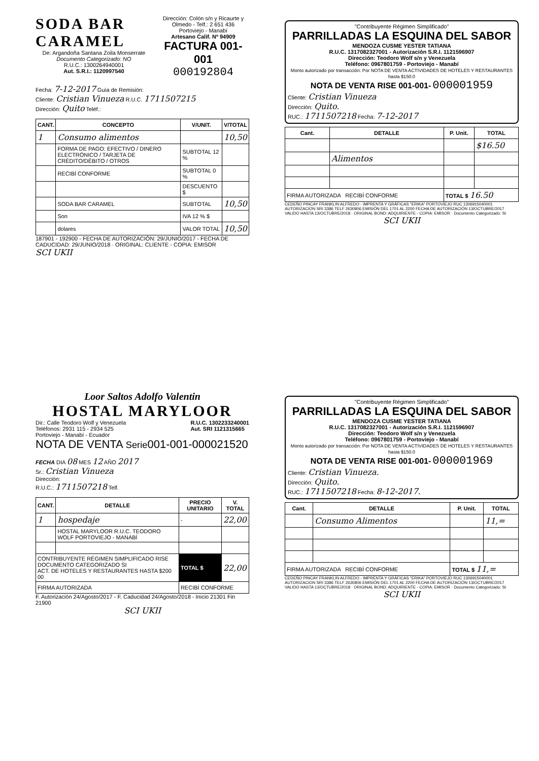SODA BAR CARAMEL
De: Argandoña Santana Zoila Monserrate
Documento Categorizado: NO
R.U.C.: 1300264940001
Aut. S.R.I.: 1120997540
Dirección: Colón s/n y Ricaurte y Olmedo - Telf.: 2 651 436
Portoviejo - Manabí
Artesano Calif. Nº 94909
FACTURA 001-001
000192804
Fecha: 7-12-2017 Guía de Remisión:
Cliente: Cristian Vinueza R.U.C. 1711507215
Dirección: Quito Teléf.:
| CANT. | CONCEPTO | V/UNIT. | V/TOTAL |
| --- | --- | --- | --- |
| 1 | Consumo alimentos | | 10,50 |
| | FORMA DE PAGO: EFECTIVO / DINERO ELECTRÓNICO / TARJETA DE CRÉDITO/DÉBITO / OTROS | SUBTOTAL 12 % | |
| | RECIBÍ CONFORME | SUBTOTAL 0 % | |
| | | DESCUENTO $ | |
| | SODA BAR CARAMEL | SUBTOTAL | 10,50 |
| | Son | IVA 12 % $ | |
| | dolares | VALOR TOTAL | 10,50 |
187901 - 192900 - FECHA DE AUTORIZACIÓN: 29/JUNIO/2017 - FECHA DE CADUCIDAD: 29/JUNIO/2018 · ORIGINAL: CLIENTE - COPIA: EMISOR
SCI UKII
"Contribuyente Régimen Simplificado"
PARRILLADAS LA ESQUINA DEL SABOR
MENDOZA CUSME YESTER TATIANA
R.U.C. 1317082327001 - Autorización S.R.I. 1121596907
Dirección: Teodoro Wolf s/n y Venezuela
Teléfono: 0967801759 - Portoviejo - Manabí
Monto autorizado por transacción: Por NOTA DE VENTA ACTIVIDADES DE HOTELES Y RESTAURANTES hasta $150.0
NOTA DE VENTA RISE 001-001- 000001959
Cliente: Cristian Vinueza
Dirección: Quito.
RUC.: 1711507218 Fecha: 7-12-2017
| Cant. | DETALLE | P. Unit. | TOTAL |
| --- | --- | --- | --- |
| | | | $16.50 |
| | Alimentos | | |
| FIRMA AUTORIZADA RECIBÍ CONFORME | | TOTAL $ 16.50 | |
CEDEÑO PINCAY FRANKLIN ALFREDO - IMPRENTA Y GRÁFICAS "ERIKA" PORTOVIEJO RUC 1306915040001 AUTORIZACION SRI 3386 TELF 2630806 EMISIÓN DEL 1701 AL 2200 FECHA DE AUTORIZACIÓN 13/OCTUBRE/2017 VALIDO HASTA 13/OCTUBRE/2018 · ORIGINAL BOND: ADQUIRIENTE - COPIA: EMISOR · Documento Categorizado: SI
SCI UKII
Loor Saltos Adolfo Valentin
HOSTAL MARYLOOR
Dir.: Calle Teodoro Wolf y Venezuela
Teléfonos: 2931 115 - 2934 525
Portoviejo - Manabí - Ecuador R.U.C. 1302233240001
Aut. SRI 1121315665
NOTA DE VENTA Serie001-001-000021520
FECHA DIA 08 MES 12 AÑO 2017
Sr.: Cristian Vinueza
Dirección:
R.U.C.: 1711507218 Telf.
| CANT. | DETALLE | PRECIO UNITARIO | V. TOTAL |
| --- | --- | --- | --- |
| 1 | hospedaje | - | 22,00 |
| | HOSTAL MARYLOOR R.U.C. TEODORO WOLF PORTOVIEJO - MANABÍ | | |
| CONTRIBUYENTE RÉGIMEN SIMPLIFICADO RISE DOCUMENTO CATEGORIZADO SI ACT. DE HOTELES Y RESTAURANTES HASTA $200 00 | | TOTAL $ | 22,00 |
| FIRMA AUTORIZADA | | RECIBÍ CONFORME | |
F. Autorización 24/Agosto/2017 - F. Caducidad 24/Agosto/2018 - Inicio 21301 Fin 21900
SCI UKII
"Contribuyente Régimen Simplificado"
PARRILLADAS LA ESQUINA DEL SABOR
MENDOZA CUSME YESTER TATIANA
R.U.C. 1317082327001 - Autorización S.R.I. 1121596907
Dirección: Teodoro Wolf s/n y Venezuela
Teléfono: 0967801759 - Portoviejo - Manabí
Monto autorizado por transacción: Por NOTA DE VENTA ACTIVIDADES DE HOTELES Y RESTAURANTES hasta $150.0
NOTA DE VENTA RISE 001-001- 000001969
Cliente: Cristian Vinueza.
Dirección: Quito.
RUC.: 1711507218 Fecha: 8-12-2017.
| Cant. | DETALLE | P. Unit. | TOTAL |
| --- | --- | --- | --- |
| | Consumo Alimentos | | 11,= |
| FIRMA AUTORIZADA RECIBÍ CONFORME | | TOTAL $ 11,= | |
CEDEÑO PINCAY FRANKLIN ALFREDO - IMPRENTA Y GRÁFICAS "ERIKA" PORTOVIEJO RUC 1306915040001 AUTORIZACION SRI 3386 TELF 2630806 EMISIÓN DEL 1701 AL 2200 FECHA DE AUTORIZACIÓN 13/OCTUBRE/2017 VALIDO HASTA 13/OCTUBRE/2018 · ORIGINAL BOND: ADQUIRIENTE - COPIA: EMISOR · Documento Categorizado: SI
SCI UKII